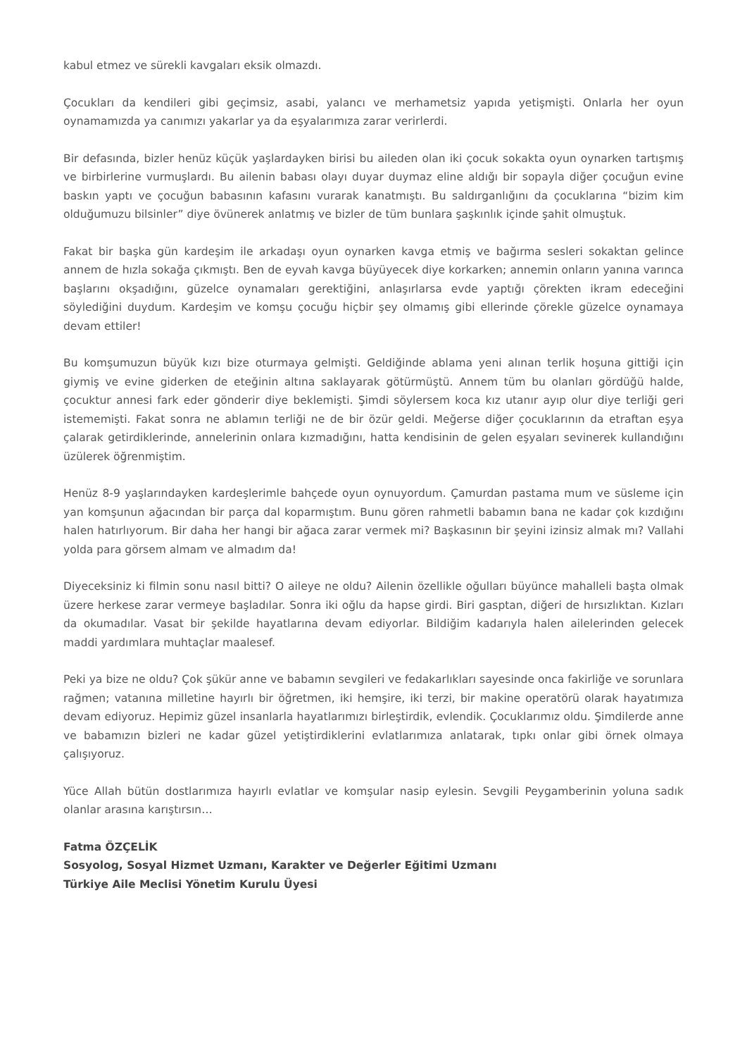kabul etmez ve sürekli kavgaları eksik olmazdı.
Çocukları da kendileri gibi geçimsiz, asabi, yalancı ve merhametsiz yapıda yetişmişti. Onlarla her oyun oynamamızda ya canımızı yakarlar ya da eşyalarımıza zarar verirlerdi.
Bir defasında, bizler henüz küçük yaşlardayken birisi bu aileden olan iki çocuk sokakta oyun oynarken tartışmış ve birbirlerine vurmuşlardı. Bu ailenin babası olayı duyar duymaz eline aldığı bir sopayla diğer çocuğun evine baskın yaptı ve çocuğun babasının kafasını vurarak kanatmıştı. Bu saldırganlığını da çocuklarına “bizim kim olduğumuzu bilsinler” diye övünerek anlatmış ve bizler de tüm bunlara şaşkınlık içinde şahit olmuştuk.
Fakat bir başka gün kardeşim ile arkadaşı oyun oynarken kavga etmiş ve bağırma sesleri sokaktan gelince annem de hızla sokağa çıkmıştı. Ben de eyvah kavga büyüyecek diye korkarken; annemin onların yanına varınca başlarını okşadığını, güzelce oynamaları gerektiğini, anlaşırlarsa evde yaptığı çörekten ikram edeceğini söylediğini duydum. Kardeşim ve komşu çocuğu hiçbir şey olmamış gibi ellerinde çörekle güzelce oynamaya devam ettiler!
Bu komşumuzun büyük kızı bize oturmaya gelmişti. Geldiğinde ablama yeni alınan terlik hoşuna gittiği için giymiş ve evine giderken de eteğinin altına saklayarak götürmüştü. Annem tüm bu olanları gördüğü halde, çocuktur annesi fark eder gönderir diye beklemişti. Şimdi söylersem koca kız utanır ayıp olur diye terliği geri istememişti. Fakat sonra ne ablamın terliği ne de bir özür geldi. Meğerse diğer çocuklarının da etraftan eşya çalarak getirdiklerinde, annelerinin onlara kızmadığını, hatta kendisinin de gelen eşyaları sevinerek kullandığını üzülerek öğrenmiştim.
Henüz 8-9 yaşlarındayken kardeşlerimle bahçede oyun oynuyordum. Çamurdan pastama mum ve süsleme için yan komşunun ağacından bir parça dal koparmıştım. Bunu gören rahmetli babamın bana ne kadar çok kızdığını halen hatırlıyorum. Bir daha her hangi bir ağaca zarar vermek mi? Başkasının bir şeyini izinsiz almak mı? Vallahi yolda para görsem almam ve almadım da!
Diyeceksiniz ki filmin sonu nasıl bitti? O aileye ne oldu? Ailenin özellikle oğulları büyünce mahalleli başta olmak üzere herkese zarar vermeye başladılar. Sonra iki oğlu da hapse girdi. Biri gasptan, diğeri de hırsızlıktan. Kızları da okumadılar. Vasat bir şekilde hayatlarına devam ediyorlar. Bildiğim kadarıyla halen ailelerinden gelecek maddi yardımlara muhtaçlar maalesef.
Peki ya bize ne oldu? Çok şükür anne ve babamın sevgileri ve fedakarlıkları sayesinde onca fakirliğe ve sorunlara rağmen; vatanına milletine hayırlı bir öğretmen, iki hemşire, iki terzi, bir makine operatörü olarak hayatımıza devam ediyoruz. Hepimiz güzel insanlarla hayatlarımızı birleştirdik, evlendik. Çocuklarımız oldu. Şimdilerde anne ve babamızın bizleri ne kadar güzel yetiştirdiklerini evlatlarımıza anlatarak, tıpkı onlar gibi örnek olmaya çalışıyoruz.
Yüce Allah bütün dostlarımıza hayırlı evlatlar ve komşular nasip eylesin. Sevgili Peygamberinin yoluna sadık olanlar arasına karıştırsın…
Fatma ÖZÇELİK
Sosyolog, Sosyal Hizmet Uzmanı, Karakter ve Değerler Eğitimi Uzmanı
Türkiye Aile Meclisi Yönetim Kurulu Üyesi